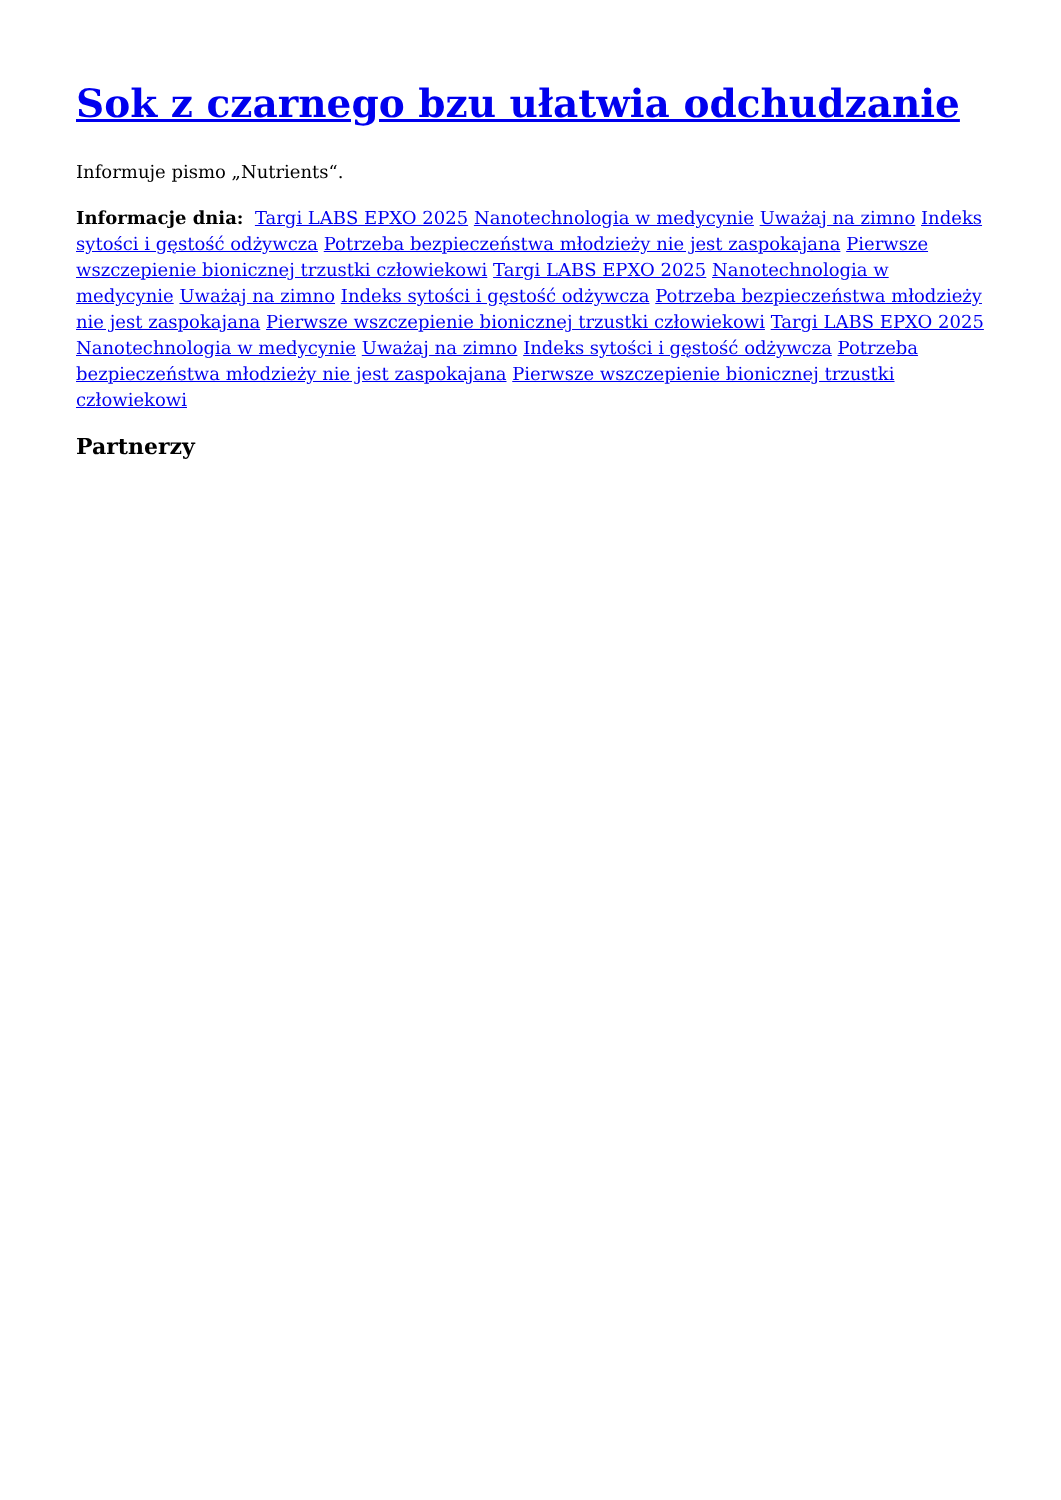Sok z czarnego bzu ułatwia odchudzanie
Informuje pismo „Nutrients“.
Informacje dnia: Targi LABS EPXO 2025 Nanotechnologia w medycynie Uważaj na zimno Indeks sytości i gęstość odżywcza Potrzeba bezpieczeństwa młodzieży nie jest zaspokajana Pierwsze wszczepienie bionicznej trzustki człowiekowi Targi LABS EPXO 2025 Nanotechnologia w medycynie Uważaj na zimno Indeks sytości i gęstość odżywcza Potrzeba bezpieczeństwa młodzieży nie jest zaspokajana Pierwsze wszczepienie bionicznej trzustki człowiekowi Targi LABS EPXO 2025 Nanotechnologia w medycynie Uważaj na zimno Indeks sytości i gęstość odżywcza Potrzeba bezpieczeństwa młodzieży nie jest zaspokajana Pierwsze wszczepienie bionicznej trzustki człowiekowi
Partnerzy